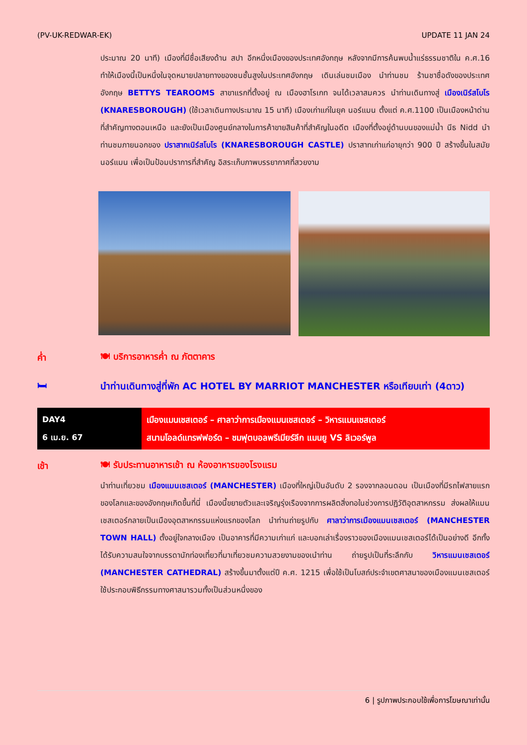(PV-UK-REDWAR-EK) UPDATE 11 JAN 24
ประมาณ 20 นาที) เมืองที่มีชื่อเสียงด้าน สปา อีกหนึ่งเมืองของประเทศอังกฤษ หลังจากมีการค้นพบน้ำแร่ธรรมชาติใน ค.ศ.16 ทำให้เมืองนี้เป็นหนึ่งในจุดหมายปลายทางของชนชั้นสูงในประเทศอังกฤษ เดินเล่นชมเมือง นำท่านชม ร้านชาชื่อดังของประเทศอังกฤษ BETTYS TEAROOMS สาขาแรกที่ตั้งอยู่ ณ เมืองฮาโรเกท จนได้เวลาสมควร นำท่านเดินทางสู่ เมืองเนิร์สโบโร (KNARESBOROUGH) (ใช้เวลาเดินทางประมาณ 15 นาที) เมืองเก่าแก่ในยุค นอร์แมน ตั้งแต่ ค.ศ.1100 เป็นเมืองหน้าด่านที่สำคัญทางตอนเหนือ และยังเป็นเมืองศูนย์กลางในการค้าขายสินค้าที่สำคัญในอดีต เมืองที่ตั้งอยู่ด้านบนของแม่น้ำ นีธ Nidd นำท่านชมภายนอกของ ปราสาทเนิร์สโบโร (KNARESBOROUGH CASTLE) ปราสาทเก่าแก่อายุกว่า 900 ปี สร้างขึ้นในสมัยนอร์แมน เพื่อเป็นป้อมปราการที่สำคัญ อิสระเก็บภาพบรรยากาศที่สวยงาม
ค่ำ 🍽 บริการอาหารค่ำ ณ ภัตตาคาร
🛏
นำท่านเดินทางสู่ที่พัก AC HOTEL BY MARRIOT MANCHESTER หรือเทียบเท่า (4ดาว)
DAY4
6 เม.ย. 67
เมืองแมนเชสเตอร์ – ศาลาว่าการเมืองแมนเชสเตอร์ – วิหารแมนเชสเตอร์
สนามโอลด์แทรฟฟอร์ด – ชมฟุตบอลพรีเมียร์ลีก แมนยู VS ลิเวอร์พูล
เช้า
🍽 รับประทานอาหารเช้า ณ ห้องอาหารของโรงแรม
นำท่านเที่ยวชม เมืองแมนเชสเตอร์ (MANCHESTER) เมืองที่ใหญ่เป็นอันดับ 2 รองจากลอนดอน เป็นเมืองที่มีรถไฟสายแรกของโลกและของอังกฤษเกิดขึ้นที่นี่ เมืองนี้ขยายตัวและเจริญรุ่งเรืองจากการผลิตสิ่งทอในช่วงการปฏิวัติอุตสาหกรรม ส่งผลให้แมนเชสเตอร์กลายเป็นเมืองอุตสาหกรรมแห่งแรกของโลก นำท่านถ่ายรูปกับ ศาลาว่าการเมืองแมนเชสเตอร์ (MANCHESTER TOWN HALL) ตั้งอยู่ใจกลางเมือง เป็นอาคารที่มีความเก่าแก่ และบอกเล่าเรื่องราวของเมืองแมนเชสเตอร์ได้เป็นอย่างดี อีกทั้งได้รับความสนใจจากบรรดานักท่องเที่ยวที่มาเที่ยวชมความสวยงามของเนำท่าน ถ่ายรูปเป็นที่ระลึกกับ วิหารแมนเชสเตอร์ (MANCHESTER CATHEDRAL) สร้างขึ้นมาตั้งแต่ปี ค.ศ. 1215 เพื่อใช้เป็นโบสถ์ประจำเขตศาสนาของเมืองแมนเชสเตอร์ ใช้ประกอบพิธีกรรมทางศาสนารวมทั้งเป็นส่วนหนึ่งของ
6 | รูปภาพประกอบใช้เพื่อการโฆษณาเท่านั้น